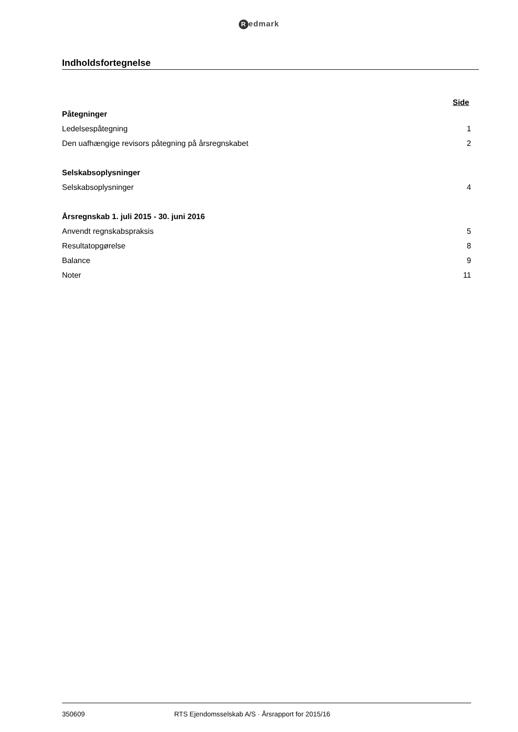Redmark
Indholdsfortegnelse
Side
Påtegninger
Ledelsespåtegning 1
Den uafhængige revisors påtegning på årsregnskabet 2
Selskabsoplysninger
Selskabsoplysninger 4
Årsregnskab 1. juli 2015 - 30. juni 2016
Anvendt regnskabspraksis 5
Resultatopgørelse 8
Balance 9
Noter 11
350609 RTS Ejendomsselskab A/S · Årsrapport for 2015/16